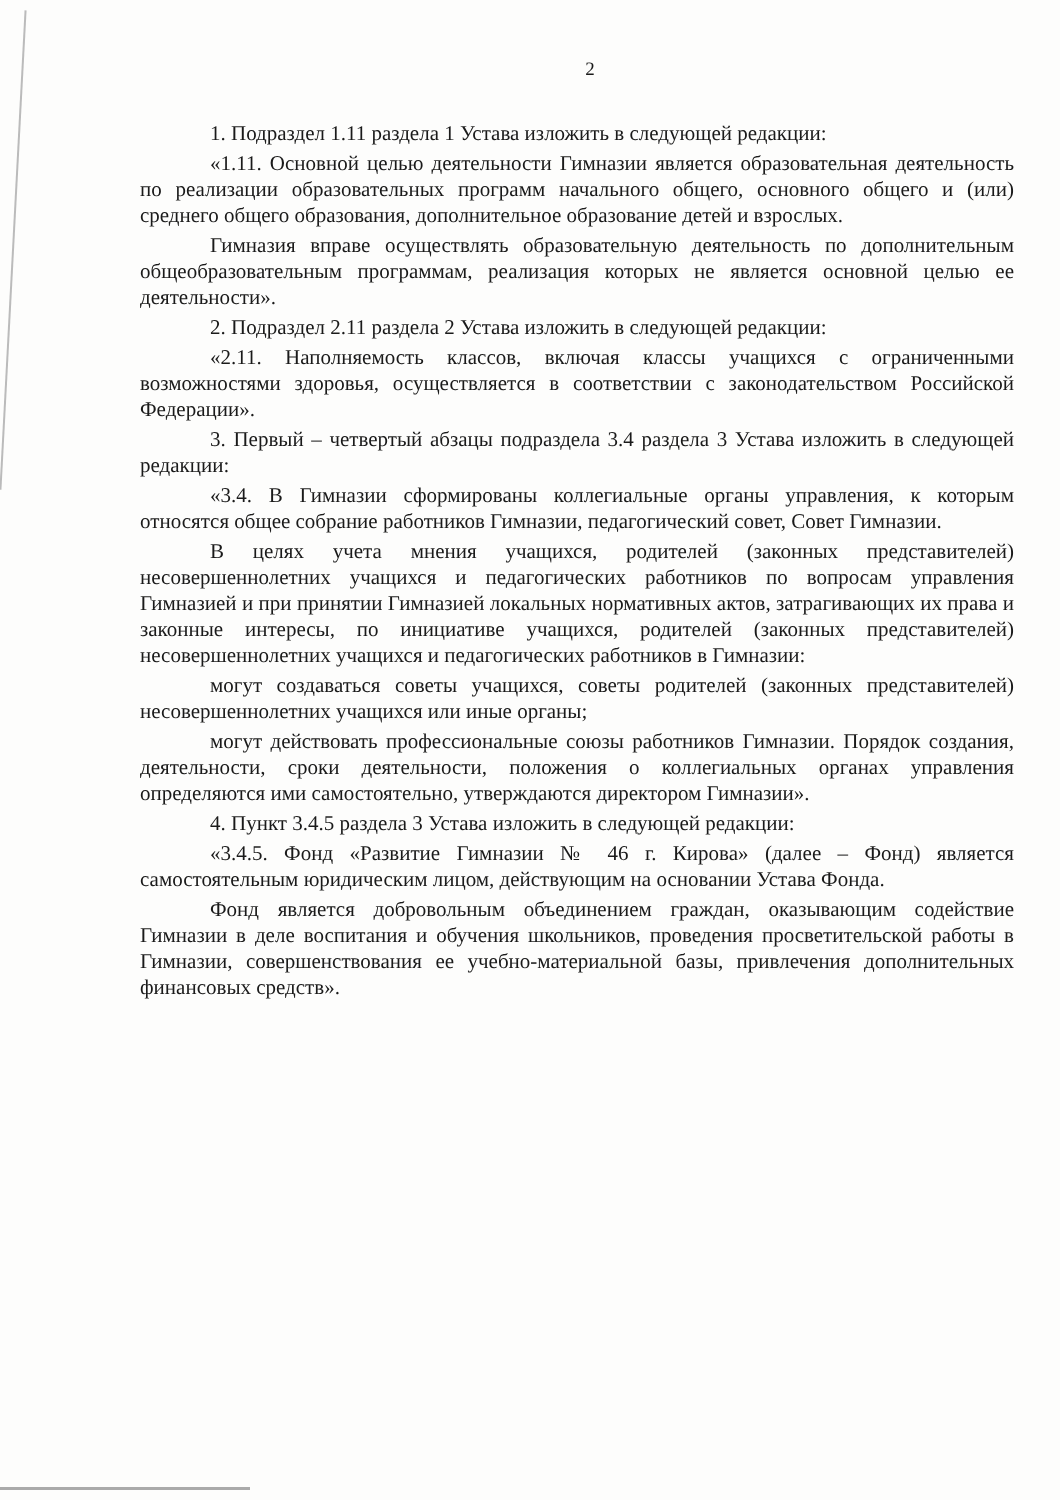2
1. Подраздел 1.11 раздела 1 Устава изложить в следующей редакции:
«1.11. Основной целью деятельности Гимназии является образовательная деятельность по реализации образовательных программ начального общего, основного общего и (или) среднего общего образования, дополнительное образование детей и взрослых.
Гимназия вправе осуществлять образовательную деятельность по дополнительным общеобразовательным программам, реализация которых не является основной целью ее деятельности».
2. Подраздел 2.11 раздела 2 Устава изложить в следующей редакции:
«2.11. Наполняемость классов, включая классы учащихся с ограниченными возможностями здоровья, осуществляется в соответствии с законодательством Российской Федерации».
3. Первый – четвертый абзацы подраздела 3.4 раздела 3 Устава изложить в следующей редакции:
«3.4. В Гимназии сформированы коллегиальные органы управления, к которым относятся общее собрание работников Гимназии, педагогический совет, Совет Гимназии.
В целях учета мнения учащихся, родителей (законных представителей) несовершеннолетних учащихся и педагогических работников по вопросам управления Гимназией и при принятии Гимназией локальных нормативных актов, затрагивающих их права и законные интересы, по инициативе учащихся, родителей (законных представителей) несовершеннолетних учащихся и педагогических работников в Гимназии:
могут создаваться советы учащихся, советы родителей (законных представителей) несовершеннолетних учащихся или иные органы;
могут действовать профессиональные союзы работников Гимназии. Порядок создания, деятельности, сроки деятельности, положения о коллегиальных органах управления определяются ими самостоятельно, утверждаются директором Гимназии».
4. Пункт 3.4.5 раздела 3 Устава изложить в следующей редакции:
«3.4.5. Фонд «Развитие Гимназии № 46 г. Кирова» (далее – Фонд) является самостоятельным юридическим лицом, действующим на основании Устава Фонда.
Фонд является добровольным объединением граждан, оказывающим содействие Гимназии в деле воспитания и обучения школьников, проведения просветительской работы в Гимназии, совершенствования ее учебно-материальной базы, привлечения дополнительных финансовых средств».